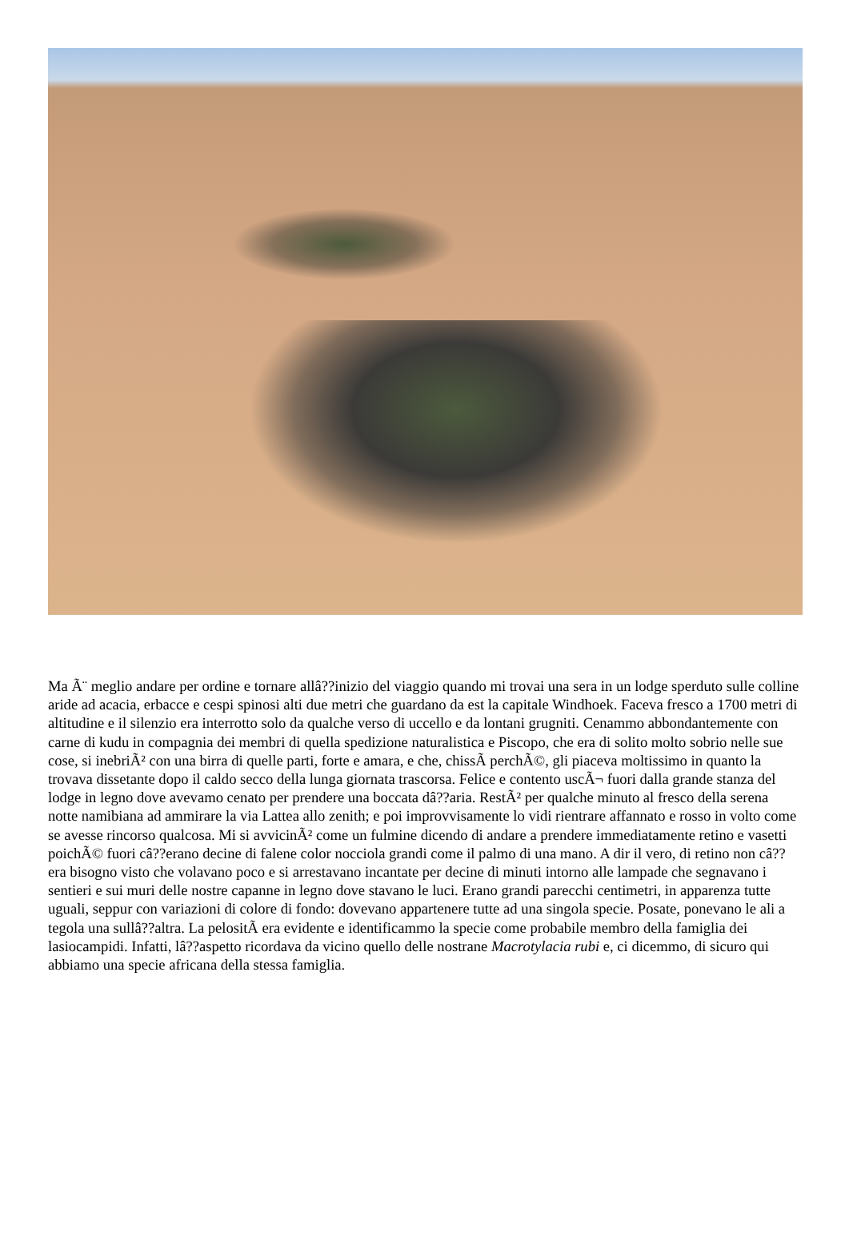Ma Ã¨ meglio andare per ordine e tornare allâ??inizio del viaggio quando mi trovai una sera in un lodge sperduto sulle colline aride ad acacia, erbacce e cespi spinosi alti due metri che guardano da est la capitale Windhoek. Faceva fresco a 1700 metri di altitudine e il silenzio era interrotto solo da qualche verso di uccello e da lontani grugniti. Cenammo abbondantemente con carne di kudu in compagnia dei membri di quella spedizione naturalistica e Piscopo, che era di solito molto sobrio nelle sue cose, si inebriÃ² con una birra di quelle parti, forte e amara, e che, chissÃ perchÃ©, gli piaceva moltissimo in quanto la trovava dissetante dopo il caldo secco della lunga giornata trascorsa. Felice e contento uscÃ¬ fuori dalla grande stanza del lodge in legno dove avevamo cenato per prendere una boccata dâ??aria. RestÃ² per qualche minuto al fresco della serena notte namibiana ad ammirare la via Lattea allo zenith; e poi improvvisamente lo vidi rientrare affannato e rosso in volto come se avesse rincorso qualcosa. Mi si avvicinÃ² come un fulmine dicendo di andare a prendere immediatamente retino e vasetti poichÃ© fuori câ??erano decine di falene color nocciola grandi come il palmo di una mano. A dir il vero, di retino non câ??era bisogno visto che volavano poco e si arrestavano incantate per decine di minuti intorno alle lampade che segnavano i sentieri e sui muri delle nostre capanne in legno dove stavano le luci. Erano grandi parecchi centimetri, in apparenza tutte uguali, seppur con variazioni di colore di fondo: dovevano appartenere tutte ad una singola specie. Posate, ponevano le ali a tegola una sullâ??altra. La pelositÃ era evidente e identificammo la specie come probabile membro della famiglia dei lasiocampidi. Infatti, lâ??aspetto ricordava da vicino quello delle nostrane Macrotylacia rubi e, ci dicemmo, di sicuro qui abbiamo una specie africana della stessa famiglia.